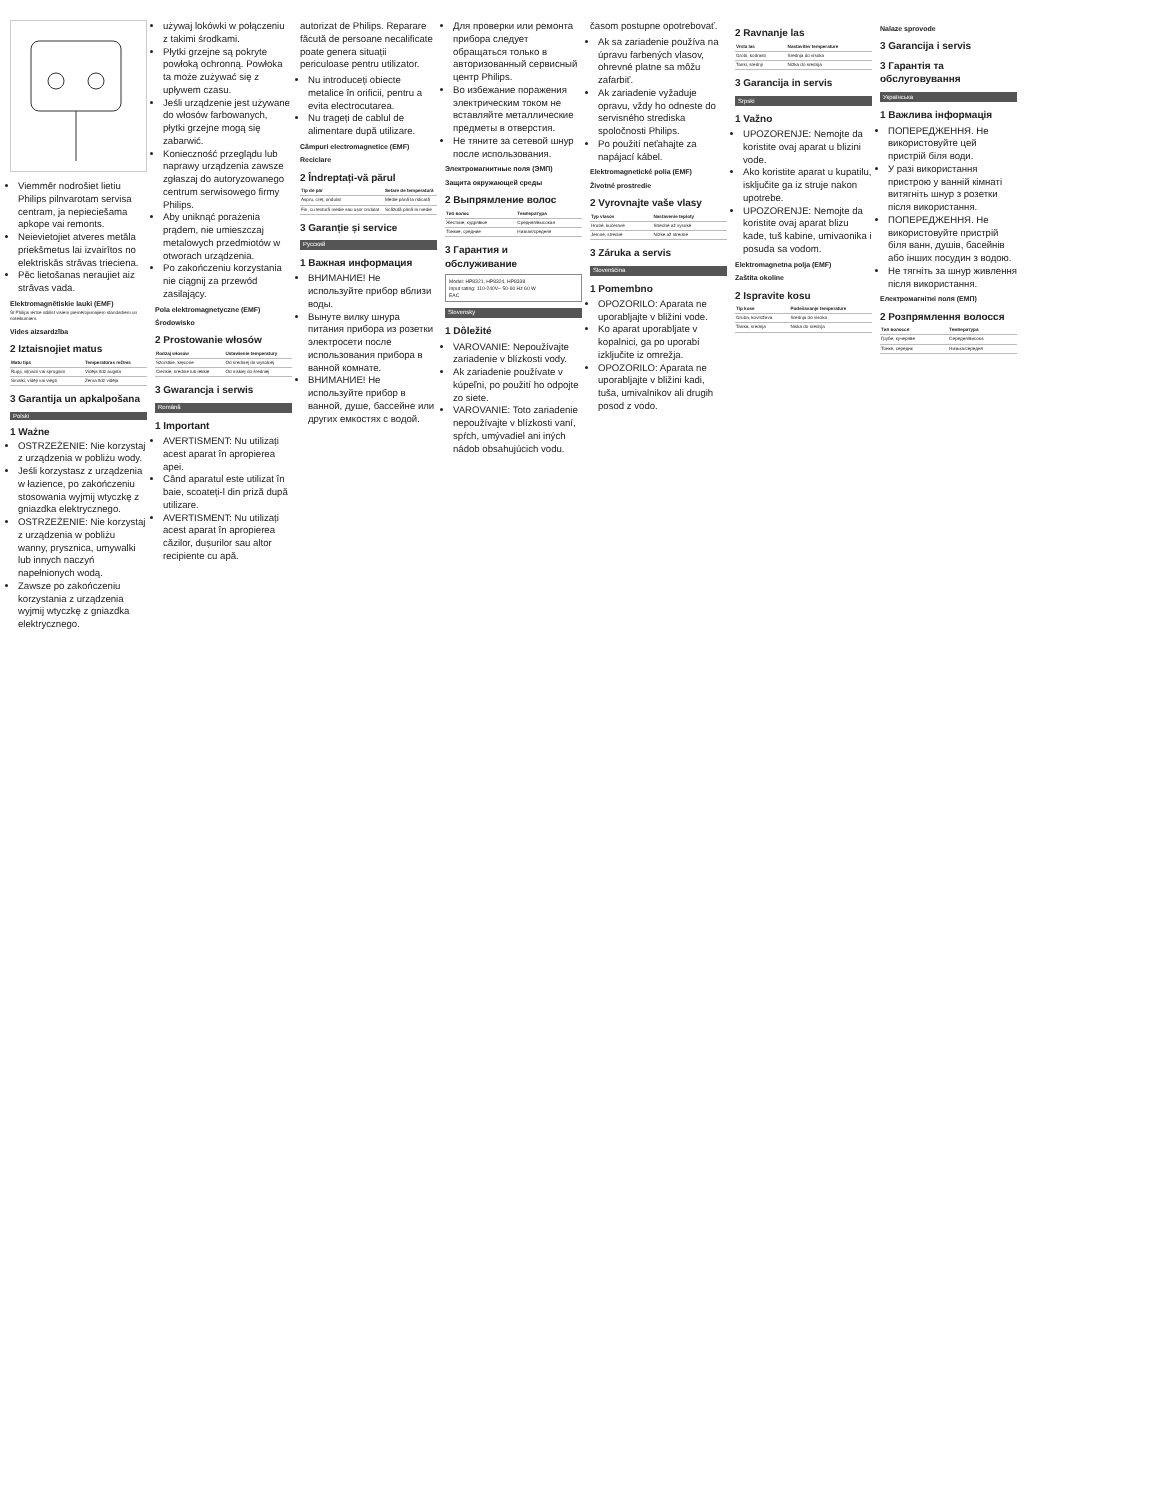Viemmēr nodrošiet lietiu Philips pilnvarotam servisa centram, ja nepieciešama apkope vai remonts.
Neievietojiet atveres metāla priekšmetus lai izvairītos no elektriskās strāvas trieciena.
Pēc lietošanas neraujiet aiz strāvas vada.
Elektromagnētiskie lauki (EMF)
Šī Philips ierīce atbilst visiem piemērojamajiem standartiem un noteikumiem.
Vides aizsardzība
2 Iztaisnojiet matus
| Matu tips | Temperatūras režīms |
| --- | --- |
| Rupji, viļņaini vai sprogaini | Vidēja līdz augsta |
| Smalki, vidēji vai viegli | Zema līdz vidēja |
3 Garantija un apkalpošana
Polski
1 Ważne
OSTRZEŻENIE: Nie korzystaj z urządzenia w pobliżu wody.
Jeśli korzystasz z urządzenia w łazience, po zakończeniu stosowania wyjmij wtyczkę z gniazdka elektrycznego.
OSTRZEŻENIE: Nie korzystaj z urządzenia w pobliżu wanny, prysznica, umywalki lub innych naczyń napełnionych wodą.
Zawsze po zakończeniu korzystania z urządzenia wyjmij wtyczkę z gniazdka elektrycznego.
używaj lokówki w połączeniu z takimi środkami.
Płytki grzejne są pokryte powłoką ochronną. Powłoka ta może zużywać się z upływem czasu.
Jeśli urządzenie jest używane do włosów farbowanych, płytki grzejne mogą się zabarwić.
Konieczność przeglądu lub naprawy urządzenia zawsze zgłaszaj do autoryzowanego centrum serwisowego firmy Philips.
Aby uniknąć porażenia prądem, nie umieszczaj metalowych przedmiotów w otworach urządzenia.
Po zakończeniu korzystania nie ciągnij za przewód zasilający.
Pola elektromagnetyczne (EMF)
Środowisko
2 Prostowanie włosów
| Rodzaj włosów | Ustawienie temperatury |
| --- | --- |
| Szorstkie, kręcone | Od średniej do wysokiej |
| Cienkie, średnie lub lekkie | Od niskiej do średniej |
3 Gwarancja i serwis
Română
1 Important
AVERTISMENT: Nu utilizați acest aparat în apropierea apei.
Când aparatul este utilizat în baie, scoateți-l din priză după utilizare.
AVERTISMENT: Nu utilizați acest aparat în apropierea căzilor, dușurilor sau altor recipiente cu apă.
autorizat de Philips. Reparare făcută de persoane necalificate poate genera situații periculoase pentru utilizator.
Nu introduceți obiecte metalice în orificii, pentru a evita electrocutarea.
Nu trageți de cablul de alimentare după utilizare.
Câmpuri electromagnetice (EMF)
Reciclare
2 Îndreptați-vă părul
| Tip de păr | Setare de temperatură |
| --- | --- |
| Aspru, creț, ondulat | Medie până la ridicată |
| Fin, cu textură medie sau ușor ondulat | Scăzută până la medie |
3 Garanție și service
Русский
1 Важная информация
ВНИМАНИЕ! Не используйте прибор вблизи воды.
Вынуте вилку шнура питания прибора из розетки электросети после использования прибора в ванной комнате.
ВНИМАНИЕ! Не используйте прибор в ванной, душе, бассейне или других емкостях с водой.
Для проверки или ремонта прибора следует обращаться только в авторизованный сервисный центр Philips.
Во избежание поражения электрическим током не вставляйте металлические предметы в отверстия.
Не тяните за сетевой шнур после использования.
Электромагнитные поля (ЭМП)
Защита окружающей среды
2 Выпрямление волос
| Тип волос | Температура |
| --- | --- |
| Жесткие, кудрявые | Средняя/высокая |
| Тонкие, средние | Низкая/средняя |
3 Гарантия и обслуживание
Model: HP8321, HP8324, HP8338
Input rating: 110-240V~ 50-60 Hz 60 W
EAC
Slovensky
1 Dôležité
VAROVANIE: Nepoužívajte zariadenie v blízkosti vody.
Ak zariadenie používate v kúpeľni, po použití ho odpojte zo siete.
VAROVANIE: Toto zariadenie nepoužívajte v blízkosti vaní, spŕch, umývadiel ani iných nádob obsahujúcich vodu.
časom postupne opotrebovať.
Ak sa zariadenie používa na úpravu farbených vlasov, ohrevné platne sa môžu zafarbiť.
Ak zariadenie vyžaduje opravu, vždy ho odneste do servisného strediska spoločnosti Philips.
Po použití neťahajte za napájací kábel.
Elektromagnetické polia (EMF)
Životné prostredie
2 Vyrovnajte vaše vlasy
| Typ vlasov | Nastavenie teploty |
| --- | --- |
| Hrubé, kučeravé | Stredné až vysoké |
| Jemné, stredné | Nízke až stredné |
3 Záruka a servis
Slovenščina
1 Pomembno
OPOZORILO: Aparata ne uporabljajte v bližini vode.
Ko aparat uporabljate v kopalnici, ga po uporabi izključite iz omrežja.
OPOZORILO: Aparata ne uporabljajte v bližini kadi, tuša, umivalnikov ali drugih posod z vodo.
2 Ravnanje las
| Vrsta las | Nastavitev temperature |
| --- | --- |
| Grobi, kodrasti | Srednja do visoka |
| Tanki, srednji | Nizka do srednja |
3 Garancija in servis
Srpski
1 Važno
UPOZORENJE: Nemojte da koristite ovaj aparat u blizini vode.
Ako koristite aparat u kupatilu, isključite ga iz struje nakon upotrebe.
UPOZORENJE: Nemojte da koristite ovaj aparat blizu kade, tuš kabine, umivaonika i posuda sa vodom.
Elektromagnetna polja (EMF)
Zaštita okoline
2 Ispravite kosu
| Tip kose | Podešavanje temperature |
| --- | --- |
| Gruba, kovrdžava | Srednja do visoka |
| Tanka, srednja | Niska do srednja |
Nalaze sprovode
3 Garancija i servis
3 Гарантія та обслуговування
Українська
1 Важлива інформація
ПОПЕРЕДЖЕННЯ. Не використовуйте цей пристрій біля води.
У разі використання пристрою у ванній кімнаті витягніть шнур з розетки після використання.
ПОПЕРЕДЖЕННЯ. Не використовуйте пристрій біля ванн, душів, басейнів або інших посудин з водою.
Не тягніть за шнур живлення після використання.
Електромагнітні поля (ЕМП)
2 Розпрямлення волосся
| Тип волосся | Температура |
| --- | --- |
| Грубе, кучеряве | Середня/висока |
| Тонке, середнє | Низька/середня |